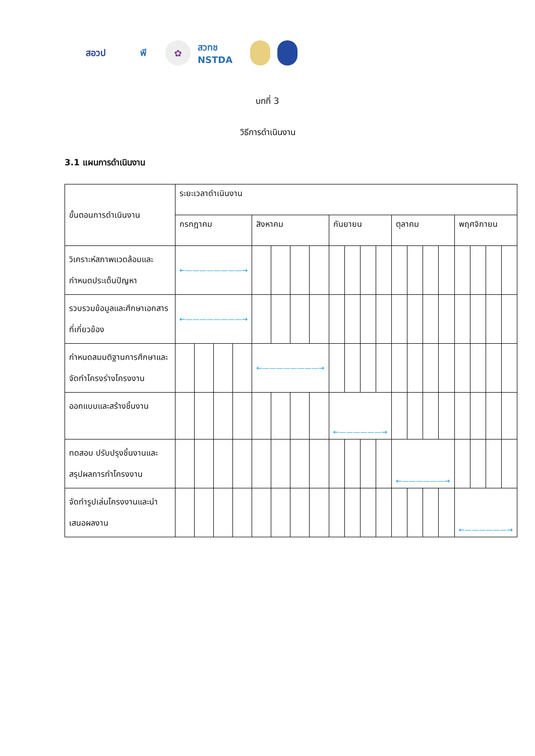สอวป พี ✿
สวทช NSTDA
บทที่ 3
วิธีการดำเนินงาน
3.1 แผนการดำเนินงาน
| ขั้นตอนการดำเนินงาน | ระยะเวลาดำเนินงาน | | | | | | | | | | | | | | | | | | | |
| --- | --- | --- | --- | --- | --- | --- | --- | --- | --- | --- | --- | --- | --- | --- | --- | --- | --- | --- | --- | --- |
| | กรกฎาคม | | | | สิงหาคม | | | | กันยายน | | | | ตุลาคม | | | | พฤศจิกายน | | | |
| วิเคราะห์สภาพแวดล้อมและกำหนดประเด็นปัญหา | ←————————→ | | | | | | | | | | | | | | | | | | | |
| รวบรวมข้อมูลและศึกษาเอกสารที่เกี่ยวข้อง | ←————————→ | | | | | | | | | | | | | | | | | | | |
| กำหนดสมมติฐานการศึกษาและจัดทำโครงร่างโครงงาน | | | | | ←————————→ | | | | | | | | | | | | | | | |
| ออกแบบและสร้างชิ้นงาน | | | | | | | | | ←——————→ | | | | | | | | | | | |
| ทดสอบ ปรับปรุงชิ้นงานและสรุปผลการทำโครงงาน | | | | | | | | | | | | | ←——————→ | | | | | | | |
| จัดทำรูปเล่มโครงงานและนำเสนอผลงาน | | | | | | | | | | | | | | | | | ←——————→ | | | |